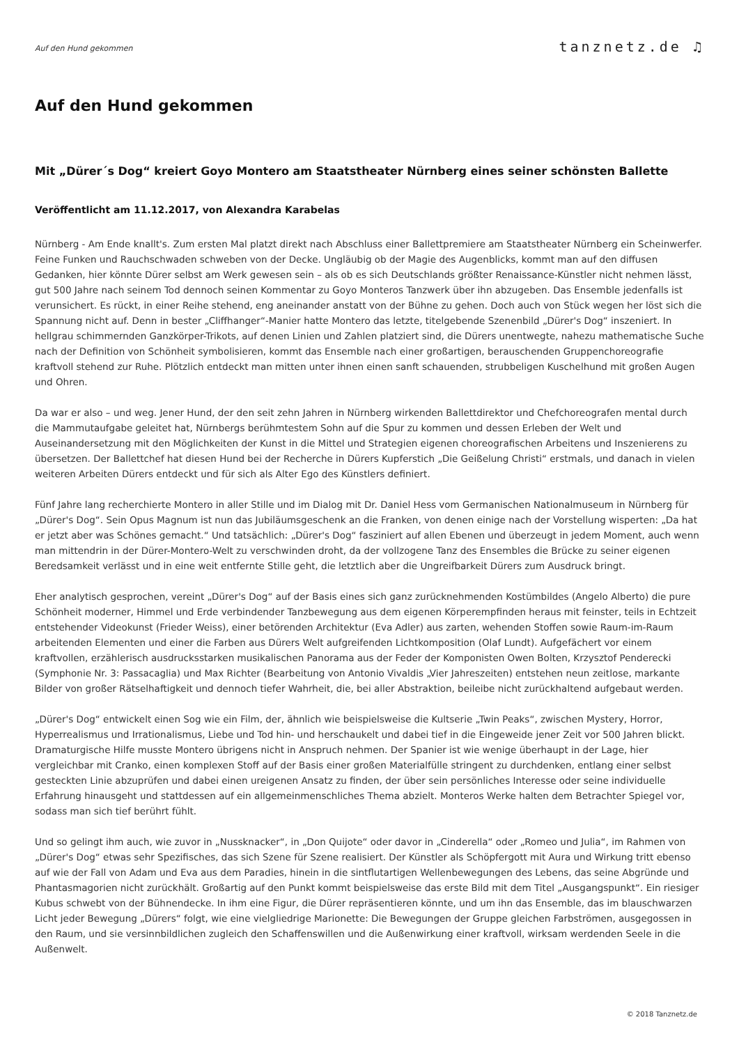Auf den Hund gekommen
tanznetz.de ♫
Auf den Hund gekommen
Mit „Dürer´s Dog“ kreiert Goyo Montero am Staatstheater Nürnberg eines seiner schönsten Ballette
Veröffentlicht am 11.12.2017, von Alexandra Karabelas
Nürnberg - Am Ende knallt's. Zum ersten Mal platzt direkt nach Abschluss einer Ballettpremiere am Staatstheater Nürnberg ein Scheinwerfer. Feine Funken und Rauchschwaden schweben von der Decke. Ungläubig ob der Magie des Augenblicks, kommt man auf den diffusen Gedanken, hier könnte Dürer selbst am Werk gewesen sein – als ob es sich Deutschlands größter Renaissance-Künstler nicht nehmen lässt, gut 500 Jahre nach seinem Tod dennoch seinen Kommentar zu Goyo Monteros Tanzwerk über ihn abzugeben. Das Ensemble jedenfalls ist verunsichert. Es rückt, in einer Reihe stehend, eng aneinander anstatt von der Bühne zu gehen. Doch auch von Stück wegen her löst sich die Spannung nicht auf. Denn in bester „Cliffhanger“-Manier hatte Montero das letzte, titelgebende Szenenbild „Dürer's Dog“ inszeniert. In hellgrau schimmernden Ganzkörper-Trikots, auf denen Linien und Zahlen platziert sind, die Dürers unentwegte, nahezu mathematische Suche nach der Definition von Schönheit symbolisieren, kommt das Ensemble nach einer großartigen, berauschenden Gruppenchoreografie kraftvoll stehend zur Ruhe. Plötzlich entdeckt man mitten unter ihnen einen sanft schauenden, strubbeligen Kuschelhund mit großen Augen und Ohren.
Da war er also – und weg. Jener Hund, der den seit zehn Jahren in Nürnberg wirkenden Ballettdirektor und Chefchoreografen mental durch die Mammutaufgabe geleitet hat, Nürnbergs berühmtestem Sohn auf die Spur zu kommen und dessen Erleben der Welt und Auseinandersetzung mit den Möglichkeiten der Kunst in die Mittel und Strategien eigenen choreografischen Arbeitens und Inszenierens zu übersetzen. Der Ballettchef hat diesen Hund bei der Recherche in Dürers Kupferstich „Die Geißelung Christi“ erstmals, und danach in vielen weiteren Arbeiten Dürers entdeckt und für sich als Alter Ego des Künstlers definiert.
Fünf Jahre lang recherchierte Montero in aller Stille und im Dialog mit Dr. Daniel Hess vom Germanischen Nationalmuseum in Nürnberg für „Dürer's Dog“. Sein Opus Magnum ist nun das Jubiläumsgeschenk an die Franken, von denen einige nach der Vorstellung wisperten: „Da hat er jetzt aber was Schönes gemacht.“ Und tatsächlich: „Dürer's Dog“ fasziniert auf allen Ebenen und überzeugt in jedem Moment, auch wenn man mittendrin in der Dürer-Montero-Welt zu verschwinden droht, da der vollzogene Tanz des Ensembles die Brücke zu seiner eigenen Beredsamkeit verlässt und in eine weit entfernte Stille geht, die letztlich aber die Ungreifbarkeit Dürers zum Ausdruck bringt.
Eher analytisch gesprochen, vereint „Dürer's Dog“ auf der Basis eines sich ganz zurücknehmenden Kostümbildes (Angelo Alberto) die pure Schönheit moderner, Himmel und Erde verbindender Tanzbewegung aus dem eigenen Körperempfinden heraus mit feinster, teils in Echtzeit entstehender Videokunst (Frieder Weiss), einer betörenden Architektur (Eva Adler) aus zarten, wehenden Stoffen sowie Raum-im-Raum arbeitenden Elementen und einer die Farben aus Dürers Welt aufgreifenden Lichtkomposition (Olaf Lundt). Aufgefächert vor einem kraftvollen, erzählerisch ausdrucksstarken musikalischen Panorama aus der Feder der Komponisten Owen Bolten, Krzysztof Penderecki (Symphonie Nr. 3: Passacaglia) und Max Richter (Bearbeitung von Antonio Vivaldis „Vier Jahreszeiten) entstehen neun zeitlose, markante Bilder von großer Rätselhaftigkeit und dennoch tiefer Wahrheit, die, bei aller Abstraktion, beileibe nicht zurückhaltend aufgebaut werden.
„Dürer's Dog“ entwickelt einen Sog wie ein Film, der, ähnlich wie beispielsweise die Kultserie „Twin Peaks“, zwischen Mystery, Horror, Hyperrealismus und Irrationalismus, Liebe und Tod hin- und herschaukelt und dabei tief in die Eingeweide jener Zeit vor 500 Jahren blickt. Dramaturgische Hilfe musste Montero übrigens nicht in Anspruch nehmen. Der Spanier ist wie wenige überhaupt in der Lage, hier vergleichbar mit Cranko, einen komplexen Stoff auf der Basis einer großen Materialfülle stringent zu durchdenken, entlang einer selbst gesteckten Linie abzuprüfen und dabei einen ureigenen Ansatz zu finden, der über sein persönliches Interesse oder seine individuelle Erfahrung hinausgeht und stattdessen auf ein allgemeinmenschliches Thema abzielt. Monteros Werke halten dem Betrachter Spiegel vor, sodass man sich tief berührt fühlt.
Und so gelingt ihm auch, wie zuvor in „Nussknacker“, in „Don Quijote“ oder davor in „Cinderella“ oder „Romeo und Julia“, im Rahmen von „Dürer's Dog“ etwas sehr Spezifisches, das sich Szene für Szene realisiert. Der Künstler als Schöpfergott mit Aura und Wirkung tritt ebenso auf wie der Fall von Adam und Eva aus dem Paradies, hinein in die sintflutartigen Wellenbewegungen des Lebens, das seine Abgründe und Phantasmagorien nicht zurückhält. Großartig auf den Punkt kommt beispielsweise das erste Bild mit dem Titel „Ausgangspunkt“. Ein riesiger Kubus schwebt von der Bühnendecke. In ihm eine Figur, die Dürer repräsentieren könnte, und um ihn das Ensemble, das im blauschwarzen Licht jeder Bewegung „Dürers“ folgt, wie eine vielgliedrige Marionette: Die Bewegungen der Gruppe gleichen Farbströmen, ausgegossen in den Raum, und sie versinnbildlichen zugleich den Schaffenswillen und die Außenwirkung einer kraftvoll, wirksam werdenden Seele in die Außenwelt.
© 2018 Tanznetz.de